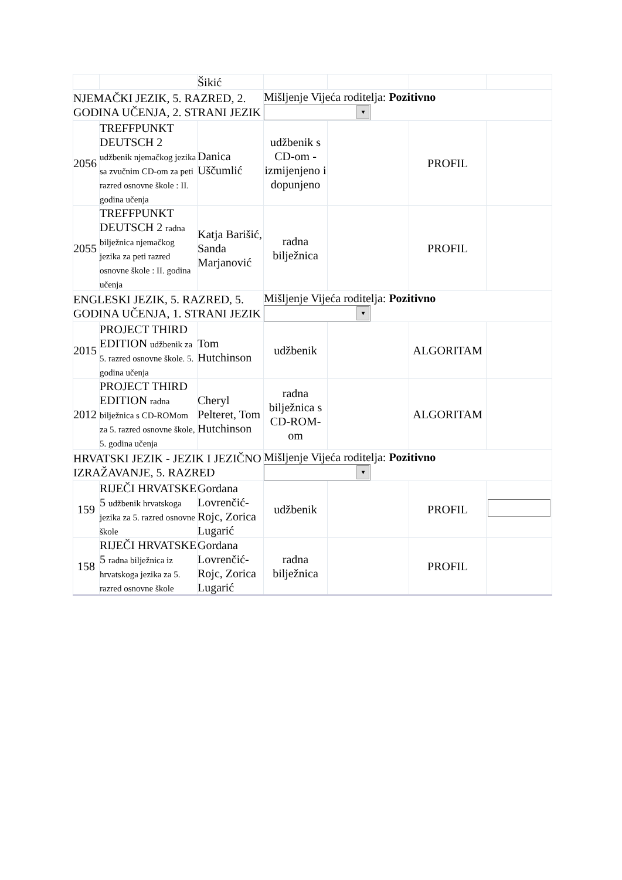| | | Šikić | | | | |
| NJEMAČKI JEZIK, 5. RAZRED, 2. GODINA UČENJA, 2. STRANI JEZIK | | | Mišljenje Vijeća roditelja: Pozitivno ▾ | | | |
| 2056 | TREFFPUNKT DEUTSCH 2 udžbenik njemačkog jezika sa zvučnim CD-om za peti razred osnovne škole : II. godina učenja | Danica Uščumlić | udžbenik s CD-om - izmijenjeno i dopunjeno | | PROFIL | |
| 2055 | TREFFPUNKT DEUTSCH 2 radna bilježnica njemačkog jezika za peti razred osnovne škole : II. godina učenja | Katja Barišić, Sanda Marjanović | radna bilježnica | | PROFIL | |
| ENGLESKI JEZIK, 5. RAZRED, 5. GODINA UČENJA, 1. STRANI JEZIK | | | Mišljenje Vijeća roditelja: Pozitivno ▾ | | | |
| 2015 | PROJECT THIRD EDITION udžbenik za 5. razred osnovne škole. 5. godina učenja | Tom Hutchinson | udžbenik | | ALGORITAM | |
| 2012 | PROJECT THIRD EDITION radna bilježnica s CD-ROMom za 5. razred osnovne škole, 5. godina učenja | Cheryl Pelteret, Tom Hutchinson | radna bilježnica s CD-ROM-om | | ALGORITAM | |
| HRVATSKI JEZIK - JEZIK I JEZIČNO IZRAŽAVANJE, 5. RAZRED | | | Mišljenje Vijeća roditelja: Pozitivno ▾ | | | |
| 159 | RIJEČI HRVATSKE 5 udžbenik hrvatskoga jezika za 5. razred osnovne škole | Gordana Lovrenčić-Rojc, Zorica Lugarić | udžbenik | | PROFIL | |
| 158 | RIJEČI HRVATSKE 5 radna bilježnica iz hrvatskoga jezika za 5. razred osnovne škole | Gordana Lovrenčić-Rojc, Zorica Lugarić | radna bilježnica | | PROFIL | |